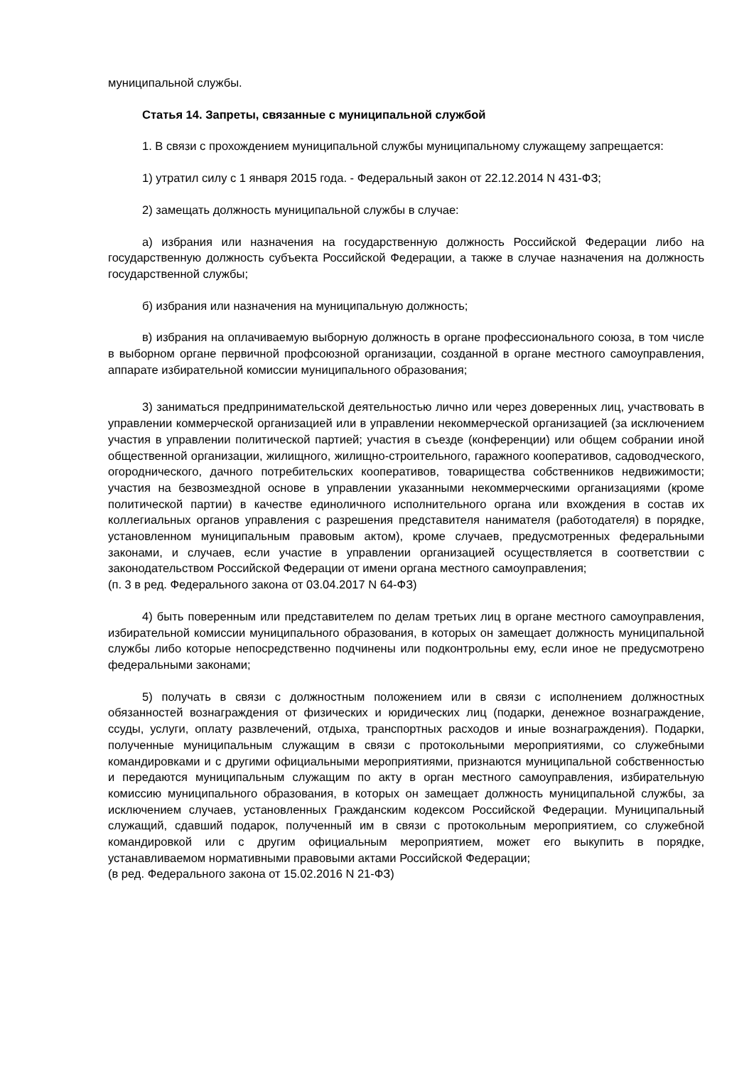муниципальной службы.
Статья 14. Запреты, связанные с муниципальной службой
1. В связи с прохождением муниципальной службы муниципальному служащему запрещается:
1) утратил силу с 1 января 2015 года. - Федеральный закон от 22.12.2014 N 431-ФЗ;
2) замещать должность муниципальной службы в случае:
а) избрания или назначения на государственную должность Российской Федерации либо на государственную должность субъекта Российской Федерации, а также в случае назначения на должность государственной службы;
б) избрания или назначения на муниципальную должность;
в) избрания на оплачиваемую выборную должность в органе профессионального союза, в том числе в выборном органе первичной профсоюзной организации, созданной в органе местного самоуправления, аппарате избирательной комиссии муниципального образования;
3) заниматься предпринимательской деятельностью лично или через доверенных лиц, участвовать в управлении коммерческой организацией или в управлении некоммерческой организацией (за исключением участия в управлении политической партией; участия в съезде (конференции) или общем собрании иной общественной организации, жилищного, жилищно-строительного, гаражного кооперативов, садоводческого, огороднического, дачного потребительских кооперативов, товарищества собственников недвижимости; участия на безвозмездной основе в управлении указанными некоммерческими организациями (кроме политической партии) в качестве единоличного исполнительного органа или вхождения в состав их коллегиальных органов управления с разрешения представителя нанимателя (работодателя) в порядке, установленном муниципальным правовым актом), кроме случаев, предусмотренных федеральными законами, и случаев, если участие в управлении организацией осуществляется в соответствии с законодательством Российской Федерации от имени органа местного самоуправления;
(п. 3 в ред. Федерального закона от 03.04.2017 N 64-ФЗ)
4) быть поверенным или представителем по делам третьих лиц в органе местного самоуправления, избирательной комиссии муниципального образования, в которых он замещает должность муниципальной службы либо которые непосредственно подчинены или подконтрольны ему, если иное не предусмотрено федеральными законами;
5) получать в связи с должностным положением или в связи с исполнением должностных обязанностей вознаграждения от физических и юридических лиц (подарки, денежное вознаграждение, ссуды, услуги, оплату развлечений, отдыха, транспортных расходов и иные вознаграждения). Подарки, полученные муниципальным служащим в связи с протокольными мероприятиями, со служебными командировками и с другими официальными мероприятиями, признаются муниципальной собственностью и передаются муниципальным служащим по акту в орган местного самоуправления, избирательную комиссию муниципального образования, в которых он замещает должность муниципальной службы, за исключением случаев, установленных Гражданским кодексом Российской Федерации. Муниципальный служащий, сдавший подарок, полученный им в связи с протокольным мероприятием, со служебной командировкой или с другим официальным мероприятием, может его выкупить в порядке, устанавливаемом нормативными правовыми актами Российской Федерации;
(в ред. Федерального закона от 15.02.2016 N 21-ФЗ)